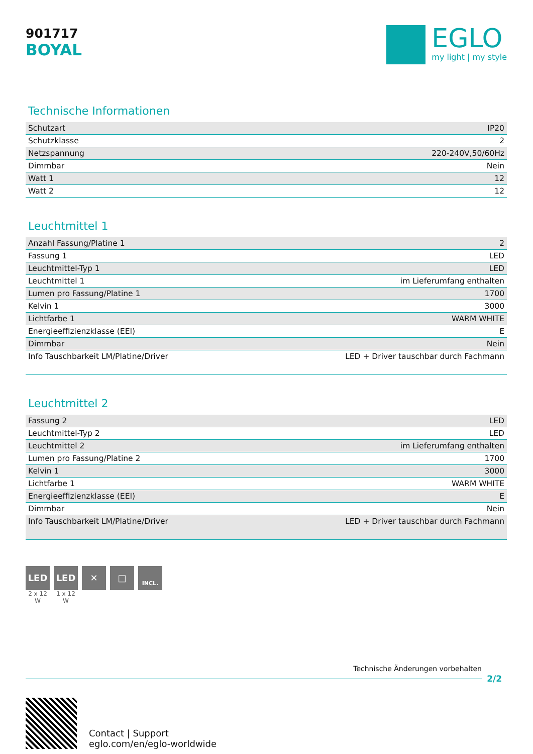901717
BOYAL
EGLO
my light | my style
Technische Informationen
| Schutzart | IP20 |
| Schutzklasse | 2 |
| Netzspannung | 220-240V,50/60Hz |
| Dimmbar | Nein |
| Watt 1 | 12 |
| Watt 2 | 12 |
Leuchtmittel 1
| Anzahl Fassung/Platine 1 | 2 |
| Fassung 1 | LED |
| Leuchtmittel-Typ 1 | LED |
| Leuchtmittel 1 | im Lieferumfang enthalten |
| Lumen pro Fassung/Platine 1 | 1700 |
| Kelvin 1 | 3000 |
| Lichtfarbe 1 | WARM WHITE |
| Energieeffizienzklasse (EEI) | E |
| Dimmbar | Nein |
| Info Tauschbarkeit LM/Platine/Driver | LED + Driver tauschbar durch Fachmann |
Leuchtmittel 2
| Fassung 2 | LED |
| Leuchtmittel-Typ 2 | LED |
| Leuchtmittel 2 | im Lieferumfang enthalten |
| Lumen pro Fassung/Platine 2 | 1700 |
| Kelvin 1 | 3000 |
| Lichtfarbe 1 | WARM WHITE |
| Energieeffizienzklasse (EEI) | E |
| Dimmbar | Nein |
| Info Tauschbarkeit LM/Platine/Driver | LED + Driver tauschbar durch Fachmann |
LED
2 x 12 W
LED
1 x 12 W
✕ □
INCL.
Technische Änderungen vorbehalten
2/2
Contact | Support
eglo.com/en/eglo-worldwide